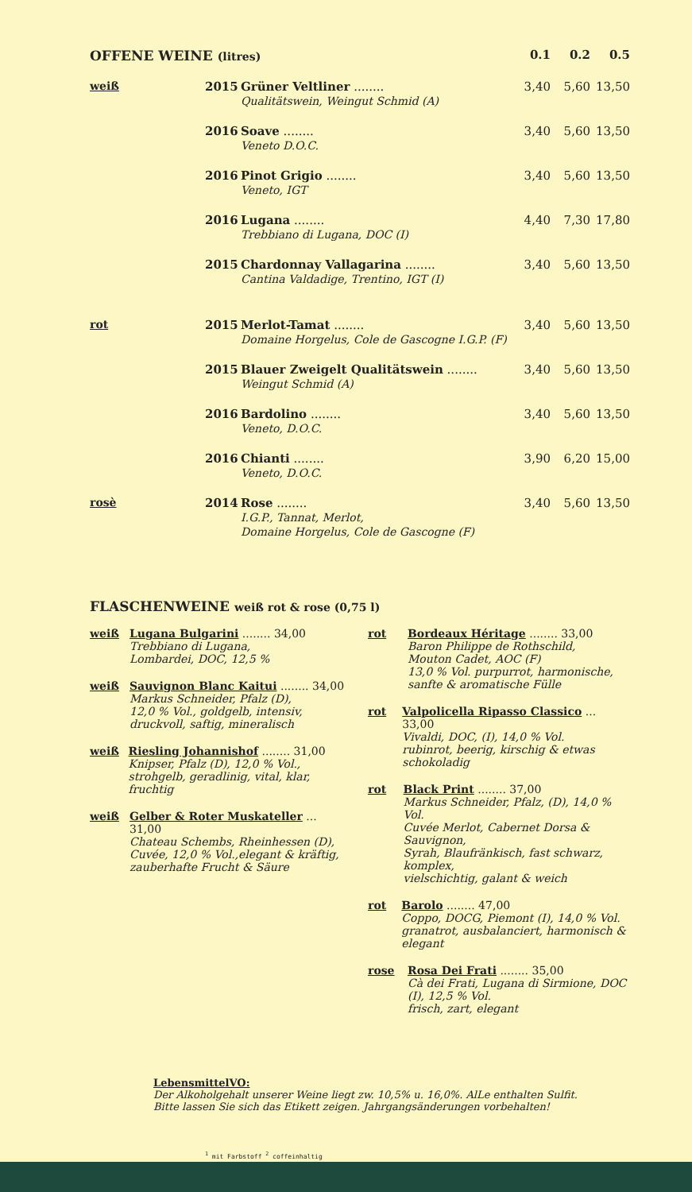| OFFENE WEINE (litres) | | | 0.1 | 0.2 | 0.5 |
| weiß | 2015 | Grüner Veltliner ........ Qualitätswein, Weingut Schmid (A) | 3,40 | 5,60 | 13,50 |
| | 2016 | Soave ........ Veneto D.O.C. | 3,40 | 5,60 | 13,50 |
| | 2016 | Pinot Grigio ........ Veneto, IGT | 3,40 | 5,60 | 13,50 |
| | 2016 | Lugana ........ Trebbiano di Lugana, DOC (I) | 4,40 | 7,30 | 17,80 |
| | 2015 | Chardonnay Vallagarina ........ Cantina Valdadige, Trentino, IGT (I) | 3,40 | 5,60 | 13,50 |
| rot | 2015 | Merlot-Tamat ........ Domaine Horgelus, Cole de Gascogne I.G.P. (F) | 3,40 | 5,60 | 13,50 |
| | 2015 | Blauer Zweigelt Qualitätswein ........ Weingut Schmid (A) | 3,40 | 5,60 | 13,50 |
| | 2016 | Bardolino ........ Veneto, D.O.C. | 3,40 | 5,60 | 13,50 |
| | 2016 | Chianti ........ Veneto, D.O.C. | 3,90 | 6,20 | 15,00 |
| rosè | 2014 | Rose ........ I.G.P., Tannat, Merlot, Domaine Horgelus, Cole de Gascogne (F) | 3,40 | 5,60 | 13,50 |
FLASCHENWEINE weiß rot & rose (0,75 l)
weiß Lugana Bulgarini ........ 34,00
Trebbiano di Lugana,
Lombardei, DOC, 12,5 %
weiß Sauvignon Blanc Kaitui ........ 34,00
Markus Schneider, Pfalz (D),
12,0 % Vol., goldgelb, intensiv,
druckvoll, saftig, mineralisch
weiß Riesling Johannishof ........ 31,00
Knipser, Pfalz (D), 12,0 % Vol.,
strohgelb, geradlinig, vital, klar, fruchtig
weiß Gelber & Roter Muskateller ... 31,00
Chateau Schembs, Rheinhessen (D),
Cuvée, 12,0 % Vol.,elegant & kräftig,
zauberhafte Frucht & Säure
rot Bordeaux Héritage ........ 33,00
Baron Philippe de Rothschild,
Mouton Cadet, AOC (F)
13,0 % Vol. purpurrot, harmonische,
sanfte & aromatische Fülle
rot Valpolicella Ripasso Classico ... 33,00
Vivaldi, DOC, (I), 14,0 % Vol.
rubinrot, beerig, kirschig & etwas schokoladig
rot Black Print ........ 37,00
Markus Schneider, Pfalz, (D), 14,0 % Vol.
Cuvée Merlot, Cabernet Dorsa & Sauvignon,
Syrah, Blaufränkisch, fast schwarz, komplex,
vielschichtig, galant & weich
rot Barolo ........ 47,00
Coppo, DOCG, Piemont (I), 14,0 % Vol.
granatrot, ausbalanciert, harmonisch & elegant
rose Rosa Dei Frati ........ 35,00
Cà dei Frati, Lugana di Sirmione, DOC
(I), 12,5 % Vol.
frisch, zart, elegant
LebensmittelVO:
Der Alkoholgehalt unserer Weine liegt zw. 10,5% u. 16,0%. AlLe enthalten Sulfit.
Bitte lassen Sie sich das Etikett zeigen. Jahrgangsänderungen vorbehalten!
<sup>1</sup> mit Farbstoff <sup>2</sup> coffeinhaltig